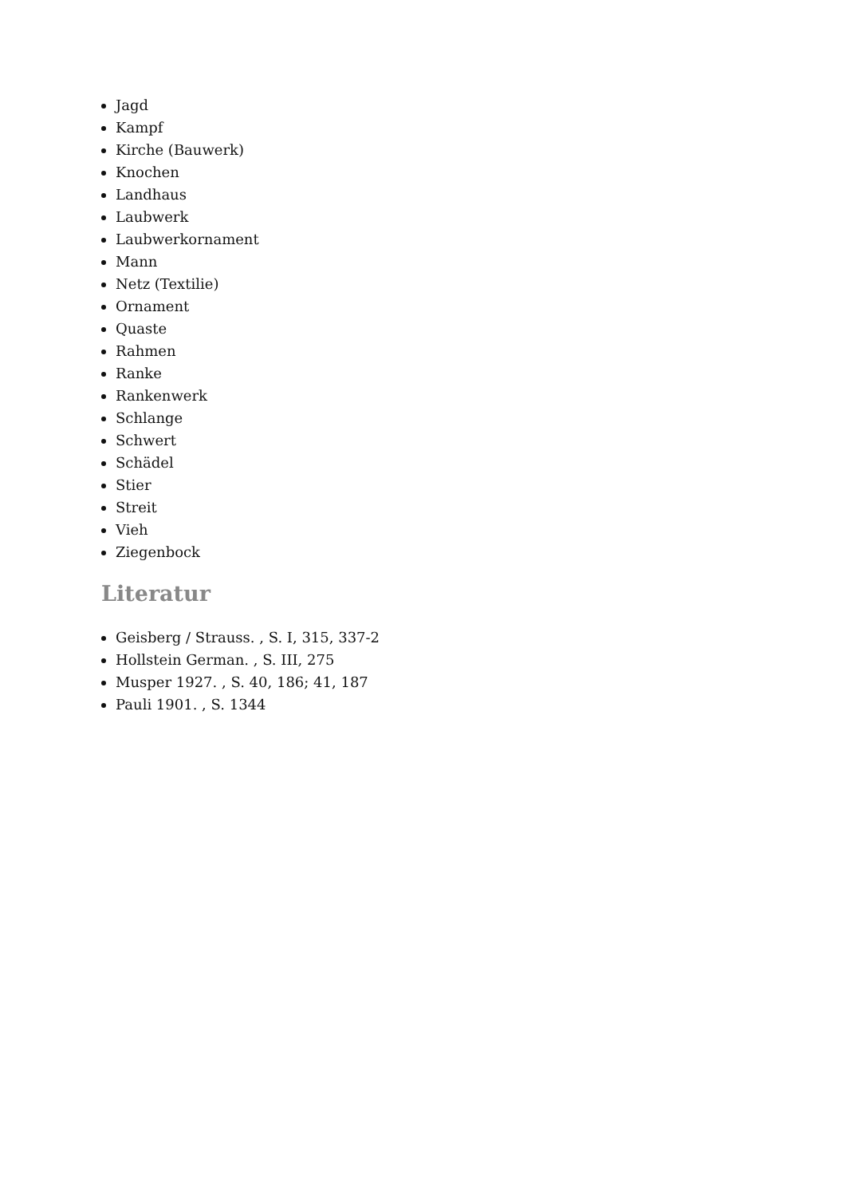Jagd
Kampf
Kirche (Bauwerk)
Knochen
Landhaus
Laubwerk
Laubwerkornament
Mann
Netz (Textilie)
Ornament
Quaste
Rahmen
Ranke
Rankenwerk
Schlange
Schwert
Schädel
Stier
Streit
Vieh
Ziegenbock
Literatur
Geisberg / Strauss. , S. I, 315, 337-2
Hollstein German. , S. III, 275
Musper 1927. , S. 40, 186; 41, 187
Pauli 1901. , S. 1344